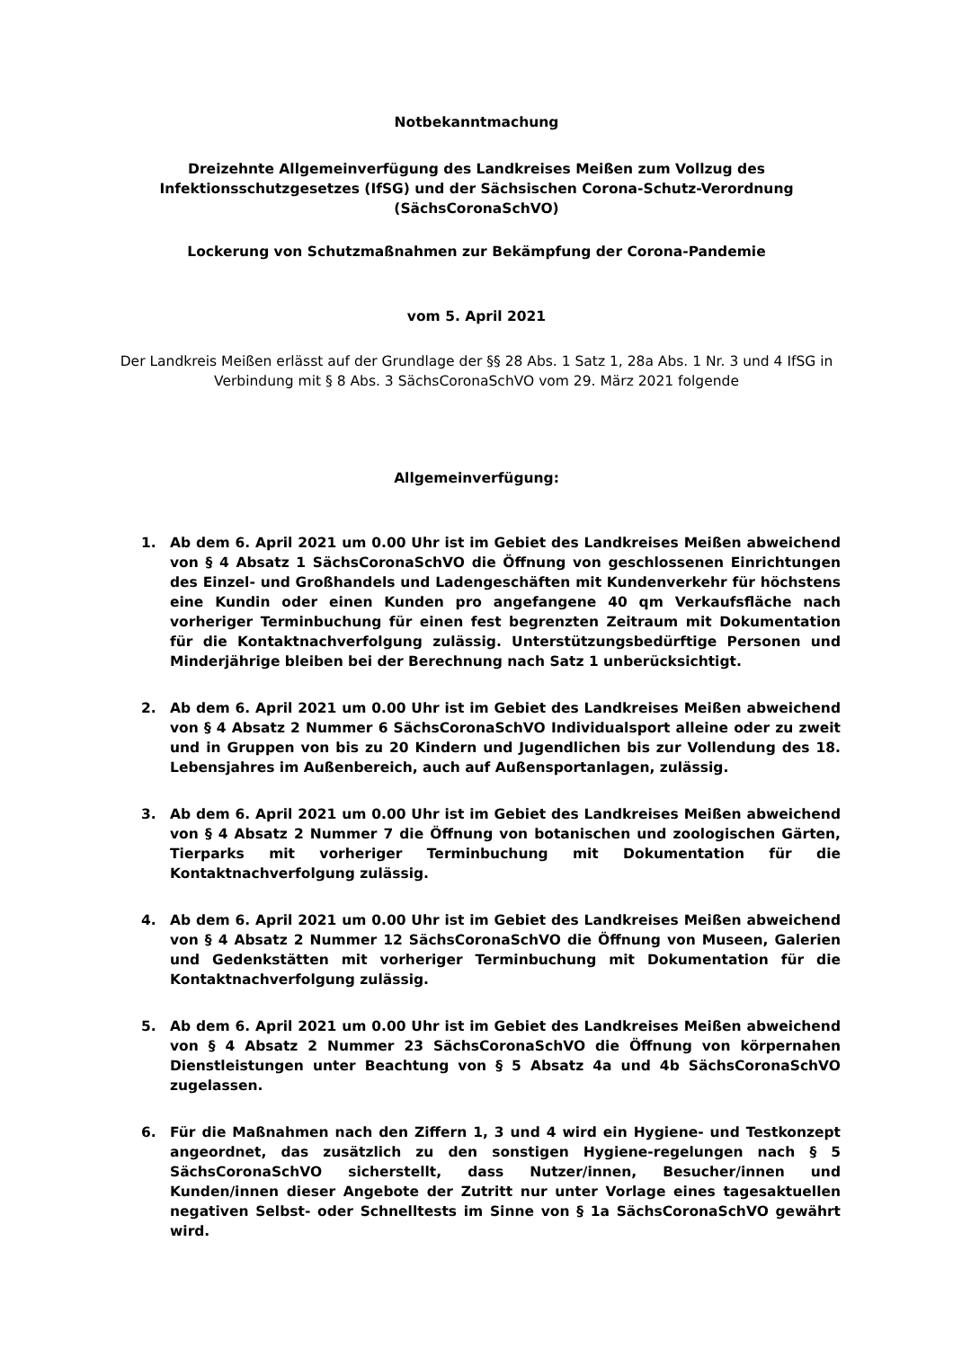Notbekanntmachung
Dreizehnte Allgemeinverfügung des Landkreises Meißen zum Vollzug des Infektionsschutzgesetzes (IfSG) und der Sächsischen Corona-Schutz-Verordnung (SächsCoronaSchVO)
Lockerung von Schutzmaßnahmen zur Bekämpfung der Corona-Pandemie
vom 5. April 2021
Der Landkreis Meißen erlässt auf der Grundlage der §§ 28 Abs. 1 Satz 1, 28a Abs. 1 Nr. 3 und 4 IfSG in Verbindung mit § 8 Abs. 3 SächsCoronaSchVO vom 29. März 2021 folgende
Allgemeinverfügung:
1. Ab dem 6. April 2021 um 0.00 Uhr ist im Gebiet des Landkreises Meißen abweichend von § 4 Absatz 1 SächsCoronaSchVO die Öffnung von geschlossenen Einrichtungen des Einzel- und Großhandels und Ladengeschäften mit Kundenverkehr für höchstens eine Kundin oder einen Kunden pro angefangene 40 qm Verkaufsfläche nach vorheriger Terminbuchung für einen fest begrenzten Zeitraum mit Dokumentation für die Kontaktnachverfolgung zulässig. Unterstützungsbedürftige Personen und Minderjährige bleiben bei der Berechnung nach Satz 1 unberücksichtigt.
2. Ab dem 6. April 2021 um 0.00 Uhr ist im Gebiet des Landkreises Meißen abweichend von § 4 Absatz 2 Nummer 6 SächsCoronaSchVO Individualsport alleine oder zu zweit und in Gruppen von bis zu 20 Kindern und Jugendlichen bis zur Vollendung des 18. Lebensjahres im Außenbereich, auch auf Außensportanlagen, zulässig.
3. Ab dem 6. April 2021 um 0.00 Uhr ist im Gebiet des Landkreises Meißen abweichend von § 4 Absatz 2 Nummer 7 die Öffnung von botanischen und zoologischen Gärten, Tierparks mit vorheriger Terminbuchung mit Dokumentation für die Kontaktnachverfolgung zulässig.
4. Ab dem 6. April 2021 um 0.00 Uhr ist im Gebiet des Landkreises Meißen abweichend von § 4 Absatz 2 Nummer 12 SächsCoronaSchVO die Öffnung von Museen, Galerien und Gedenkstätten mit vorheriger Terminbuchung mit Dokumentation für die Kontaktnachverfolgung zulässig.
5. Ab dem 6. April 2021 um 0.00 Uhr ist im Gebiet des Landkreises Meißen abweichend von § 4 Absatz 2 Nummer 23 SächsCoronaSchVO die Öffnung von körpernahen Dienstleistungen unter Beachtung von § 5 Absatz 4a und 4b SächsCoronaSchVO zugelassen.
6. Für die Maßnahmen nach den Ziffern 1, 3 und 4 wird ein Hygiene- und Testkonzept angeordnet, das zusätzlich zu den sonstigen Hygiene-regelungen nach § 5 SächsCoronaSchVO sicherstellt, dass Nutzer/innen, Besucher/innen und Kunden/innen dieser Angebote der Zutritt nur unter Vorlage eines tagesaktuellen negativen Selbst- oder Schnelltests im Sinne von § 1a SächsCoronaSchVO gewährt wird.